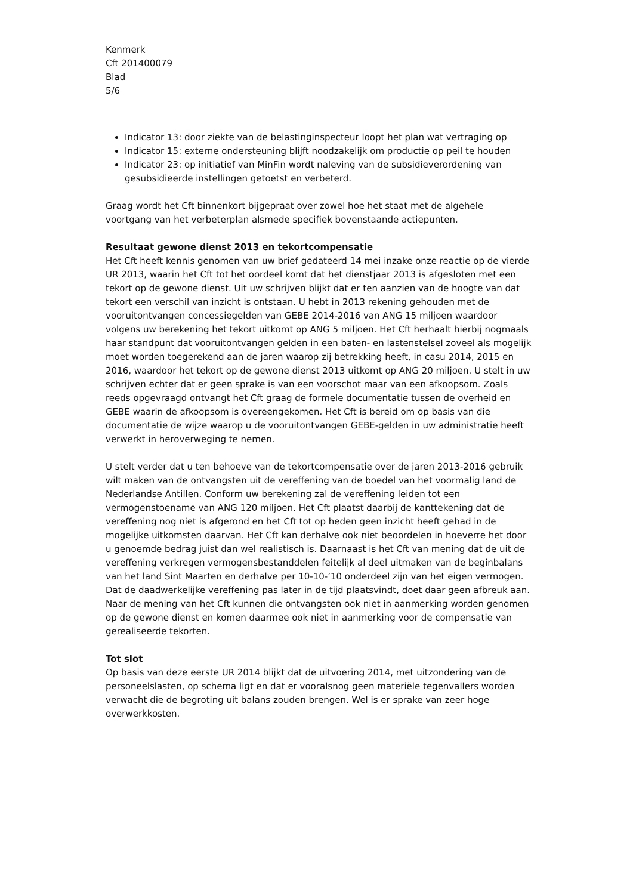Kenmerk
Cft 201400079
Blad
5/6
Indicator 13: door ziekte van de belastinginspecteur loopt het plan wat vertraging op
Indicator 15: externe ondersteuning blijft noodzakelijk om productie op peil te houden
Indicator 23: op initiatief van MinFin wordt naleving van de subsidieverordening van gesubsidieerde instellingen getoetst en verbeterd.
Graag wordt het Cft binnenkort bijgepraat over zowel hoe het staat met de algehele voortgang van het verbeterplan alsmede specifiek bovenstaande actiepunten.
Resultaat gewone dienst 2013 en tekortcompensatie
Het Cft heeft kennis genomen van uw brief gedateerd 14 mei inzake onze reactie op de vierde UR 2013, waarin het Cft tot het oordeel komt dat het dienstjaar 2013 is afgesloten met een tekort op de gewone dienst. Uit uw schrijven blijkt dat er ten aanzien van de hoogte van dat tekort een verschil van inzicht is ontstaan. U hebt in 2013 rekening gehouden met de vooruitontvangen concessiegelden van GEBE 2014-2016 van ANG 15 miljoen waardoor volgens uw berekening het tekort uitkomt op ANG 5 miljoen. Het Cft herhaalt hierbij nogmaals haar standpunt dat vooruitontvangen gelden in een baten- en lastenstelsel zoveel als mogelijk moet worden toegerekend aan de jaren waarop zij betrekking heeft, in casu 2014, 2015 en 2016, waardoor het tekort op de gewone dienst 2013 uitkomt op ANG 20 miljoen. U stelt in uw schrijven echter dat er geen sprake is van een voorschot maar van een afkoopsom. Zoals reeds opgevraagd ontvangt het Cft graag de formele documentatie tussen de overheid en GEBE waarin de afkoopsom is overeengekomen. Het Cft is bereid om op basis van die documentatie de wijze waarop u de vooruitontvangen GEBE-gelden in uw administratie heeft verwerkt in heroverweging te nemen.
U stelt verder dat u ten behoeve van de tekortcompensatie over de jaren 2013-2016 gebruik wilt maken van de ontvangsten uit de vereffening van de boedel van het voormalig land de Nederlandse Antillen. Conform uw berekening zal de vereffening leiden tot een vermogenstoename van ANG 120 miljoen. Het Cft plaatst daarbij de kanttekening dat de vereffening nog niet is afgerond en het Cft tot op heden geen inzicht heeft gehad in de mogelijke uitkomsten daarvan. Het Cft kan derhalve ook niet beoordelen in hoeverre het door u genoemde bedrag juist dan wel realistisch is. Daarnaast is het Cft van mening dat de uit de vereffening verkregen vermogensbestanddelen feitelijk al deel uitmaken van de beginbalans van het land Sint Maarten en derhalve per 10-10-’10 onderdeel zijn van het eigen vermogen. Dat de daadwerkelijke vereffening pas later in de tijd plaatsvindt, doet daar geen afbreuk aan. Naar de mening van het Cft kunnen die ontvangsten ook niet in aanmerking worden genomen op de gewone dienst en komen daarmee ook niet in aanmerking voor de compensatie van gerealiseerde tekorten.
Tot slot
Op basis van deze eerste UR 2014 blijkt dat de uitvoering 2014, met uitzondering van de personeelslasten, op schema ligt en dat er vooralsnog geen materiële tegenvallers worden verwacht die de begroting uit balans zouden brengen. Wel is er sprake van zeer hoge overwerkkosten.